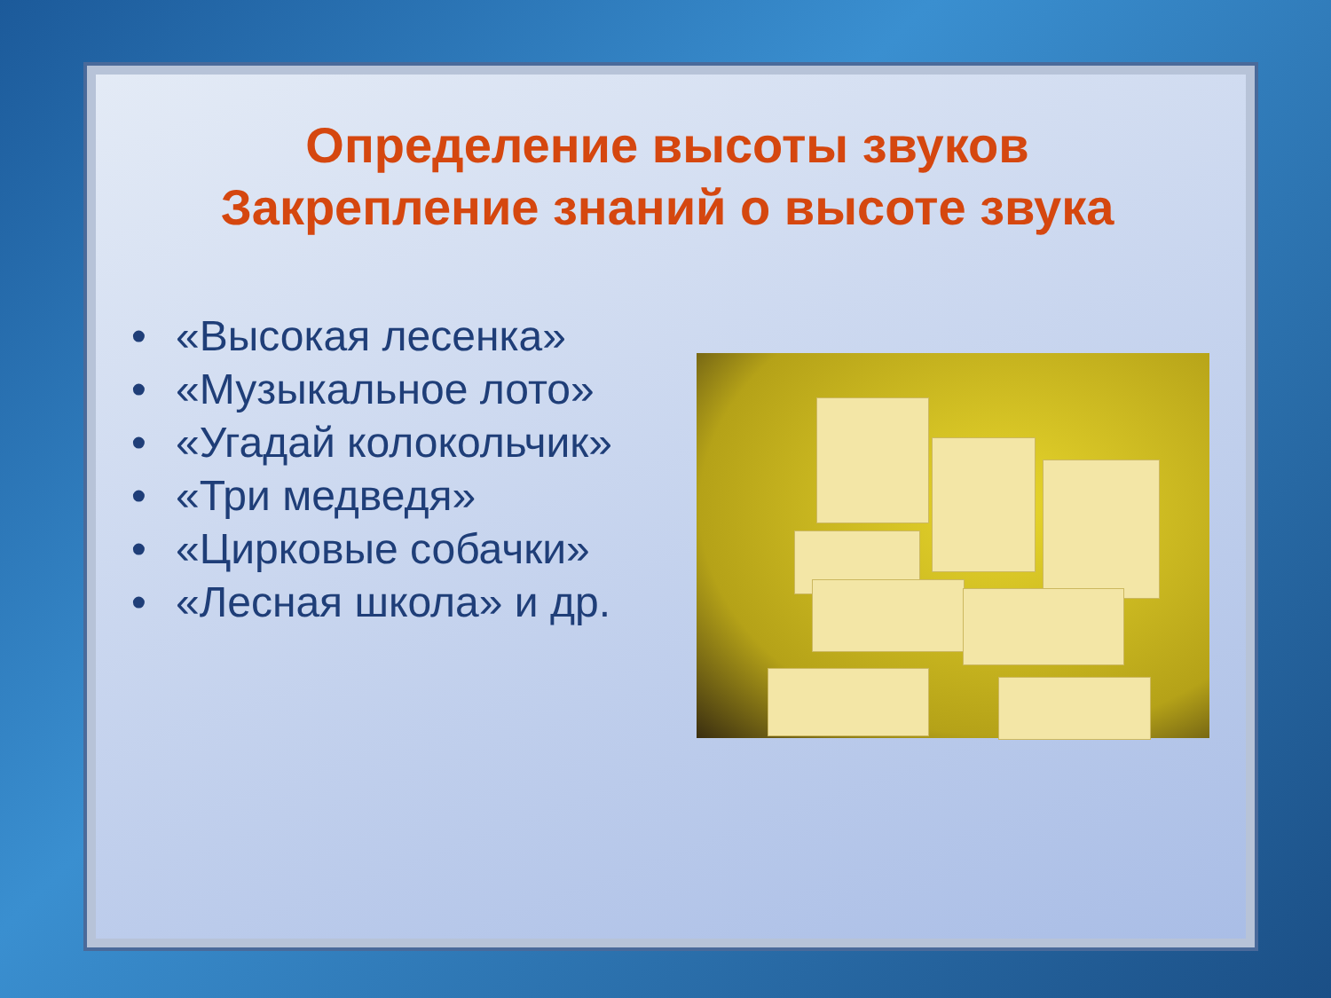Определение высоты звуков
Закрепление знаний о высоте звука
• «Высокая лесенка»
• «Музыкальное лото»
• «Угадай колокольчик»
• «Три медведя»
• «Цирковые собачки»
• «Лесная школа» и др.